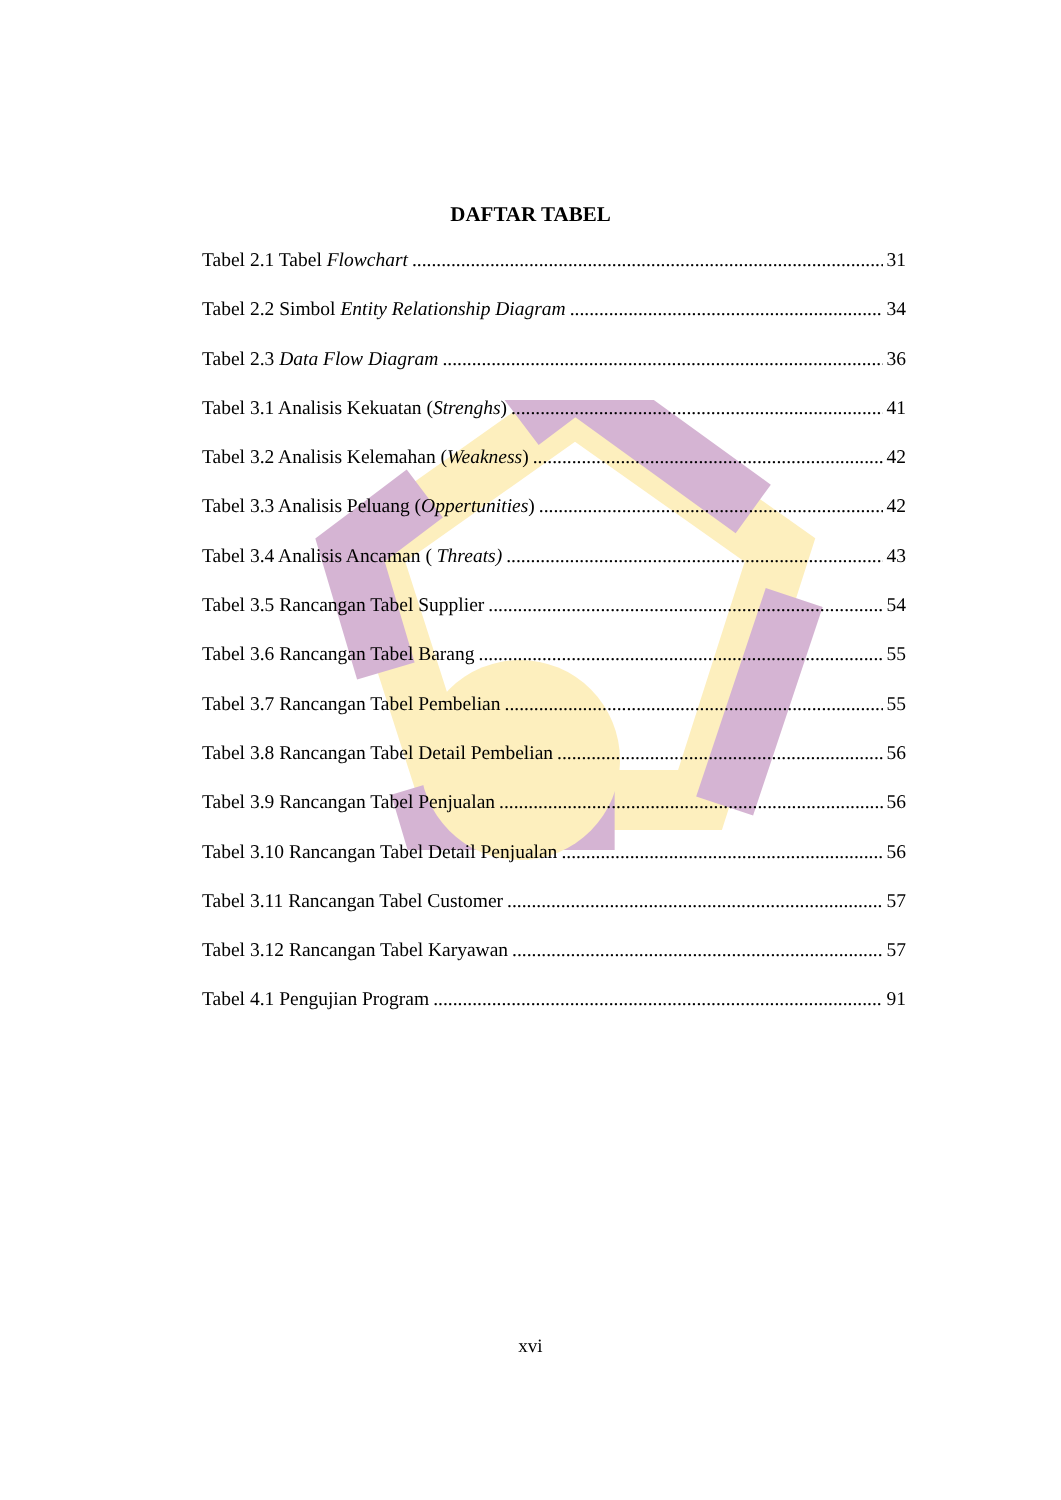DAFTAR TABEL
Tabel 2.1 Tabel Flowchart 31
Tabel 2.2 Simbol Entity Relationship Diagram 34
Tabel 2.3 Data Flow Diagram 36
Tabel 3.1 Analisis Kekuatan (Strenghs) 41
Tabel 3.2 Analisis Kelemahan (Weakness) 42
Tabel 3.3 Analisis Peluang (Oppertunities) 42
Tabel 3.4 Analisis Ancaman ( Threats) 43
Tabel 3.5 Rancangan Tabel Supplier 54
Tabel 3.6 Rancangan Tabel Barang 55
Tabel 3.7 Rancangan Tabel Pembelian 55
Tabel 3.8 Rancangan Tabel Detail Pembelian 56
Tabel 3.9 Rancangan Tabel Penjualan 56
Tabel 3.10 Rancangan Tabel Detail Penjualan 56
Tabel 3.11 Rancangan Tabel Customer 57
Tabel 3.12 Rancangan Tabel Karyawan 57
Tabel 4.1 Pengujian Program 91
xvi